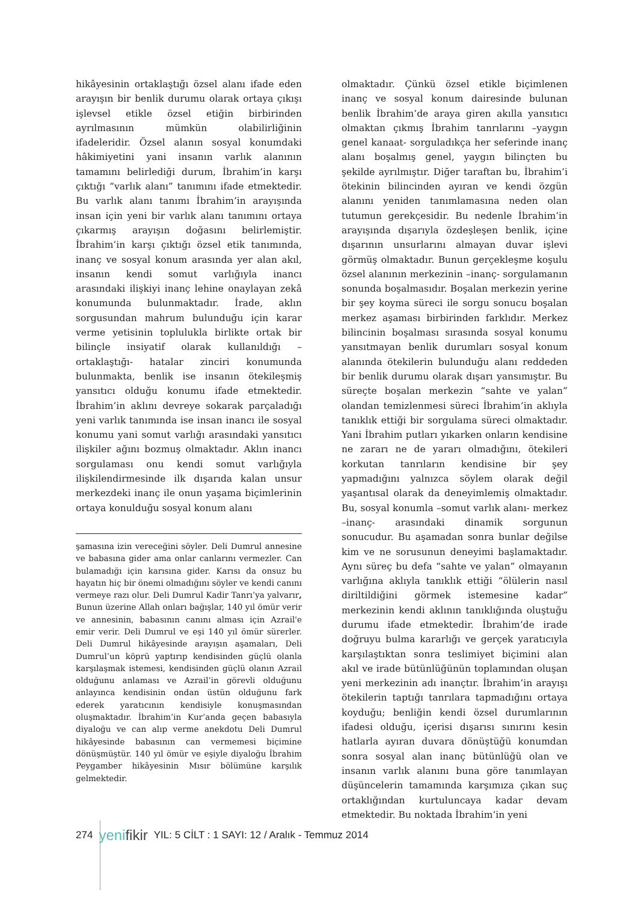hikâyesinin ortaklaştığı özsel alanı ifade eden arayışın bir benlik durumu olarak ortaya çıkışı işlevsel etikle özsel etiğin birbirinden ayrılmasının mümkün olabilirliğinin ifadeleridir. Özsel alanın sosyal konumdaki hâkimiyetini yani insanın varlık alanının tamamını belirlediği durum, İbrahim’in karşı çıktığı “varlık alanı” tanımını ifade etmektedir. Bu varlık alanı tanımı İbrahim’in arayışında insan için yeni bir varlık alanı tanımını ortaya çıkarmış arayışın doğasını belirlemiştir. İbrahim’in karşı çıktığı özsel etik tanımında, inanç ve sosyal konum arasında yer alan akıl, insanın kendi somut varlığıyla inancı arasındaki ilişkiyi inanç lehine onaylayan zekâ konumunda bulunmaktadır. İrade, aklın sorgusundan mahrum bulunduğu için karar verme yetisinin toplulukla birlikte ortak bir bilinçle insiyatif olarak kullanıldığı –ortaklaştığı- hatalar zinciri konumunda bulunmakta, benlik ise insanın ötekileşmiş yansıtıcı olduğu konumu ifade etmektedir. İbrahim’in aklını devreye sokarak parçaladığı yeni varlık tanımında ise insan inancı ile sosyal konumu yani somut varlığı arasındaki yansıtıcı ilişkiler ağını bozmuş olmaktadır. Aklın inancı sorgulaması onu kendi somut varlığıyla ilişkilendirmesinde ilk dışarıda kalan unsur merkezdeki inanç ile onun yaşama biçimlerinin ortaya konulduğu sosyal konum alanı
şamasına izin vereceğini söyler. Deli Dumrul annesine ve babasına gider ama onlar canlarını vermezler. Can bulamadığı için karısına gider. Karısı da onsuz bu hayatın hiç bir önemi olmadığını söyler ve kendi canını vermeye razı olur. Deli Dumrul Kadir Tanrı’ya yalvarır, Bunun üzerine Allah onları bağışlar, 140 yıl ömür verir ve annesinin, babasının canını alması için Azrail'e emir verir. Deli Dumrul ve eşi 140 yıl ömür sürerler. Deli Dumrul hikâyesinde arayışın aşamaları, Deli Dumrul’un köprü yaptırıp kendisinden güçlü olanla karşılaşmak istemesi, kendisinden güçlü olanın Azrail olduğunu anlaması ve Azrail’in görevli olduğunu anlayınca kendisinin ondan üstün olduğunu fark ederek yaratıcının kendisiyle konuşmasından oluşmaktadır. İbrahim’in Kur’anda geçen babasıyla diyaloğu ve can alıp verme anekdotu Deli Dumrul hikâyesinde babasının can vermemesi biçimine dönüşmüştür. 140 yıl ömür ve eşiyle diyaloğu İbrahim Peygamber hikâyesinin Mısır bölümüne karşılık gelmektedir.
olmaktadır. Çünkü özsel etikle biçimlenen inanç ve sosyal konum dairesinde bulunan benlik İbrahim’de araya giren akılla yansıtıcı olmaktan çıkmış İbrahim tanrılarını –yaygın genel kanaat- sorguladıkça her seferinde inanç alanı boşalmış genel, yaygın bilinçten bu şekilde ayrılmıştır. Diğer taraftan bu, İbrahim’i ötekinin bilincinden ayıran ve kendi özgün alanını yeniden tanımlamasına neden olan tutumun gerekçesidir. Bu nedenle İbrahim’in arayışında dışarıyla özdeşleşen benlik, içine dışarının unsurlarını almayan duvar işlevi görmüş olmaktadır. Bunun gerçekleşme koşulu özsel alanının merkezinin –inanç- sorgulamanın sonunda boşalmasıdır. Boşalan merkezin yerine bir şey koyma süreci ile sorgu sonucu boşalan merkez aşaması birbirinden farklıdır. Merkez bilincinin boşalması sırasında sosyal konumu yansıtmayan benlik durumları sosyal konum alanında ötekilerin bulunduğu alanı reddeden bir benlik durumu olarak dışarı yansımıştır. Bu süreçte boşalan merkezin “sahte ve yalan” olandan temizlenmesi süreci İbrahim’in aklıyla tanıklık ettiği bir sorgulama süreci olmaktadır. Yani İbrahim putları yıkarken onların kendisine ne zararı ne de yararı olmadığını, ötekileri korkutan tanrıların kendisine bir şey yapmadığını yalnızca söylem olarak değil yaşantısal olarak da deneyimlemiş olmaktadır. Bu, sosyal konumla –somut varlık alanı- merkez –inanç- arasındaki dinamik sorgunun sonucudur. Bu aşamadan sonra bunlar değilse kim ve ne sorusunun deneyimi başlamaktadır. Aynı süreç bu defa “sahte ve yalan” olmayanın varlığına aklıyla tanıklık ettiği “ölülerin nasıl diriltildiğini görmek istemesine kadar” merkezinin kendi aklının tanıklığında oluştuğu durumu ifade etmektedir. İbrahim’de irade doğruyu bulma kararlığı ve gerçek yaratıcıyla karşılaştıktan sonra teslimiyet biçimini alan akıl ve irade bütünlüğünün toplamından oluşan yeni merkezinin adı inançtır. İbrahim’in arayışı ötekilerin taptığı tanrılara tapmadığını ortaya koyduğu; benliğin kendi özsel durumlarının ifadesi olduğu, içerisi dışarısı sınırını kesin hatlarla ayıran duvara dönüştüğü konumdan sonra sosyal alan inanç bütünlüğü olan ve insanın varlık alanını buna göre tanımlayan düşüncelerin tamamında karşımıza çıkan suç ortaklığından kurtuluncaya kadar devam etmektedir. Bu noktada İbrahim’in yeni
274 yenifikir YIL: 5 CİLT : 1 SAYI: 12 / Aralık - Temmuz 2014